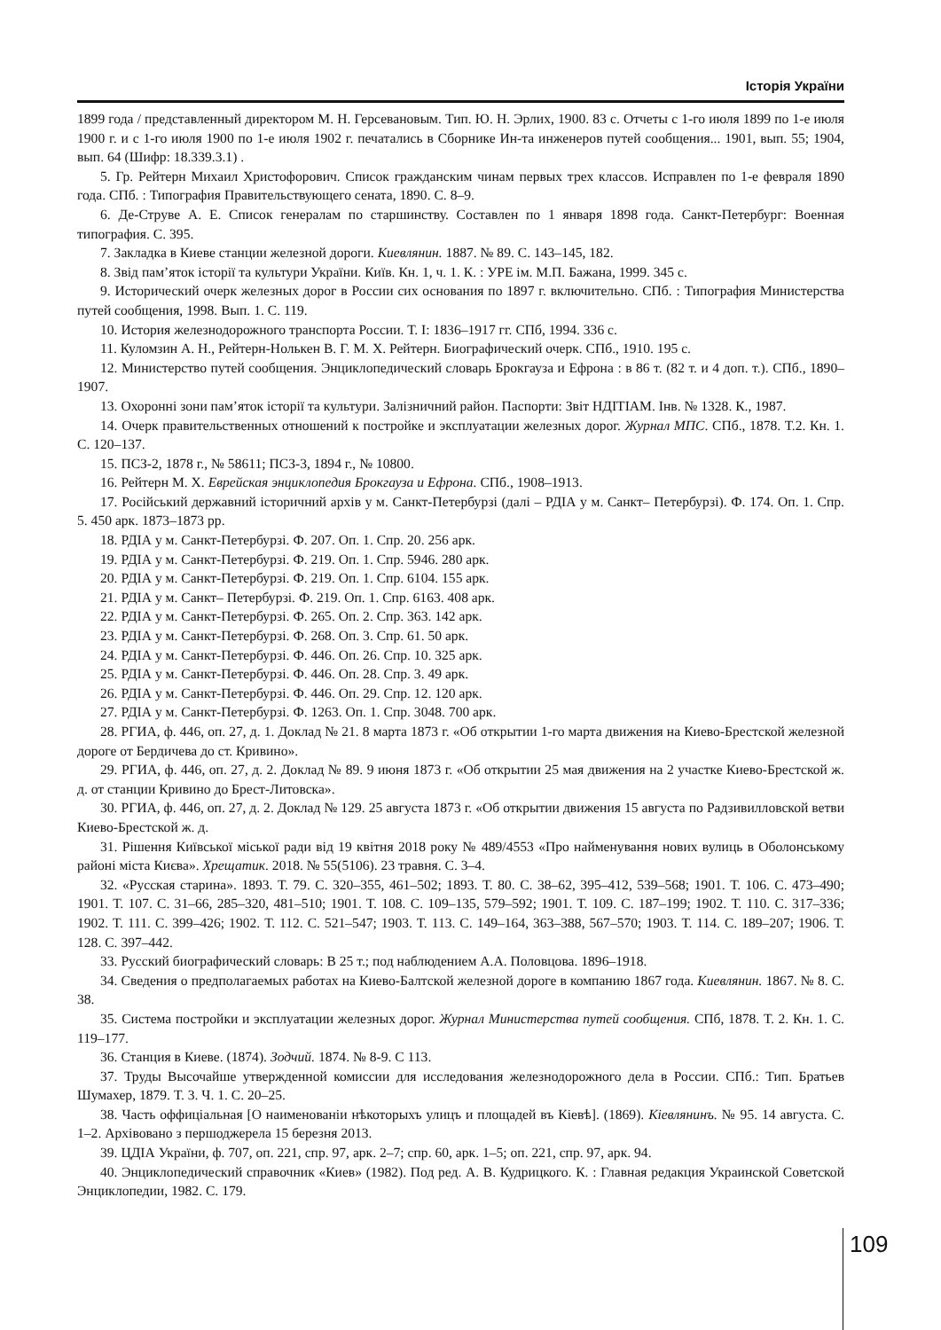Історія України
1899 года / представленный директором М. Н. Герсевановым. Тип. Ю. Н. Эрлих, 1900. 83 с. Отчеты с 1-го июля 1899 по 1-е июля 1900 г. и с 1-го июля 1900 по 1-е июля 1902 г. печатались в Сборнике Ин-та инженеров путей сообщения... 1901, вып. 55; 1904, вып. 64 (Шифр: 18.339.3.1) .
5. Гр. Рейтерн Михаил Христофорович. Список гражданским чинам первых трех классов. Исправлен по 1-е февраля 1890 года. СПб. : Типография Правительствующего сената, 1890. С. 8–9.
6. Де-Струве А. Е. Список генералам по старшинству. Составлен по 1 января 1898 года. Санкт-Петербург: Военная типография. С. 395.
7. Закладка в Киеве станции железной дороги. Киевлянин. 1887. № 89. С. 143–145, 182.
8. Звід пам’яток історії та культури України. Київ. Кн. 1, ч. 1. К. : УРЕ ім. М.П. Бажана, 1999. 345 с.
9. Исторический очерк железных дорог в России сих основания по 1897 г. включительно. СПб. : Типография Министерства путей сообщения, 1998. Вып. 1. С. 119.
10. История железнодорожного транспорта России. Т. I: 1836–1917 гг. СПб, 1994. 336 с.
11. Куломзин А. Н., Рейтерн-Нолькен В. Г. М. Х. Рейтерн. Биографический очерк. СПб., 1910. 195 с.
12. Министерство путей сообщения. Энциклопедический словарь Брокгауза и Ефрона : в 86 т. (82 т. и 4 доп. т.). СПб., 1890–1907.
13. Охоронні зони пам’яток історії та культури. Залізничний район. Паспорти: Звіт НДІТІАМ. Інв. № 1328. К., 1987.
14. Очерк правительственных отношений к постройке и эксплуатации железных дорог. Журнал МПС. СПб., 1878. Т.2. Кн. 1. С. 120–137.
15. ПСЗ-2, 1878 г., № 58611; ПСЗ-3, 1894 г., № 10800.
16. Рейтерн М. Х. Еврейская энциклопедия Брокгауза и Ефрона. СПб., 1908–1913.
17. Російський державний історичний архів у м. Санкт-Петербурзі (далі – РДІА у м. Санкт– Петербурзі). Ф. 174. Оп. 1. Спр. 5. 450 арк. 1873–1873 рр.
18. РДІА у м. Санкт-Петербурзі. Ф. 207. Оп. 1. Спр. 20. 256 арк.
19. РДІА у м. Санкт-Петербурзі. Ф. 219. Оп. 1. Спр. 5946. 280 арк.
20. РДІА у м. Санкт-Петербурзі. Ф. 219. Оп. 1. Спр. 6104. 155 арк.
21. РДІА у м. Санкт– Петербурзі. Ф. 219. Оп. 1. Спр. 6163. 408 арк.
22. РДІА у м. Санкт-Петербурзі. Ф. 265. Оп. 2. Спр. 363. 142 арк.
23. РДІА у м. Санкт-Петербурзі. Ф. 268. Оп. 3. Спр. 61. 50 арк.
24. РДІА у м. Санкт-Петербурзі. Ф. 446. Оп. 26. Спр. 10. 325 арк.
25. РДІА у м. Санкт-Петербурзі. Ф. 446. Оп. 28. Спр. 3. 49 арк.
26. РДІА у м. Санкт-Петербурзі. Ф. 446. Оп. 29. Спр. 12. 120 арк.
27. РДІА у м. Санкт-Петербурзі. Ф. 1263. Оп. 1. Спр. 3048. 700 арк.
28. РГИА, ф. 446, оп. 27, д. 1. Доклад № 21. 8 марта 1873 г. «Об открытии 1-го марта движения на Киево-Брестской железной дороге от Бердичева до ст. Кривино».
29. РГИА, ф. 446, оп. 27, д. 2. Доклад № 89. 9 июня 1873 г. «Об открытии 25 мая движения на 2 участке Киево-Брестской ж. д. от станции Кривино до Брест-Литовска».
30. РГИА, ф. 446, оп. 27, д. 2. Доклад № 129. 25 августа 1873 г. «Об открытии движения 15 августа по Радзивилловской ветви Киево-Брестской ж. д.
31. Рішення Київської міської ради від 19 квітня 2018 року № 489/4553 «Про найменування нових вулиць в Оболонському районі міста Києва». Хрещатик. 2018. № 55(5106). 23 травня. С. 3–4.
32. «Русская старина». 1893. Т. 79. С. 320–355, 461–502; 1893. Т. 80. С. 38–62, 395–412, 539–568; 1901. Т. 106. С. 473–490; 1901. Т. 107. С. 31–66, 285–320, 481–510; 1901. Т. 108. С. 109–135, 579–592; 1901. Т. 109. С. 187–199; 1902. Т. 110. С. 317–336; 1902. Т. 111. С. 399–426; 1902. Т. 112. С. 521–547; 1903. Т. 113. С. 149–164, 363–388, 567–570; 1903. Т. 114. С. 189–207; 1906. Т. 128. С. 397–442.
33. Русский биографический словарь: В 25 т.; под наблюдением А.А. Половцова. 1896–1918.
34. Сведения о предполагаемых работах на Киево-Балтской железной дороге в компанию 1867 года. Киевлянин. 1867. № 8. С. 38.
35. Система постройки и эксплуатации железных дорог. Журнал Министерства путей сообщения. СПб, 1878. Т. 2. Кн. 1. С. 119–177.
36. Станция в Киеве. (1874). Зодчий. 1874. № 8-9. С 113.
37. Труды Высочайше утвержденной комиссии для исследования железнодорожного дела в России. СПб.: Тип. Братьев Шумахер, 1879. Т. 3. Ч. 1. С. 20–25.
38. Часть оффиціальная [О наименованіи нѣкоторыхъ улицъ и площадей въ Кіевѣ]. (1869). Кіевлянинъ. № 95. 14 августа. С. 1–2. Архівовано з першоджерела 15 березня 2013.
39. ЦДІА України, ф. 707, оп. 221, спр. 97, арк. 2–7; спр. 60, арк. 1–5; оп. 221, спр. 97, арк. 94.
40. Энциклопедический справочник «Киев» (1982). Под ред. А. В. Кудрицкого. К. : Главная редакция Украинской Советской Энциклопедии, 1982. С. 179.
109